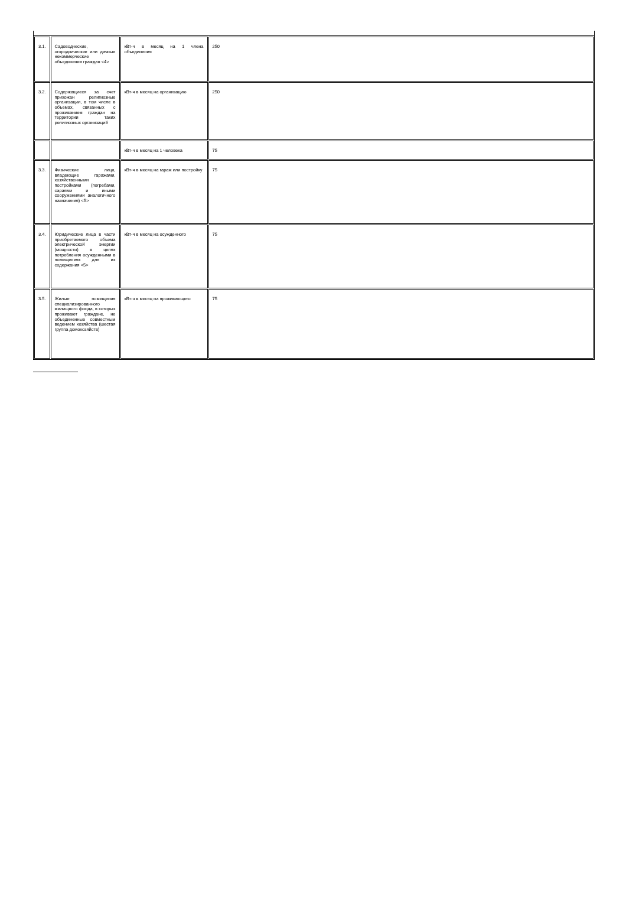| 3.1. | Садоводческие, огороднические или дачные некоммерческие объединения граждан <4> | кВт-ч в месяц на 1 члена объединения | 250 |
| 3.2. | Содержащиеся за счет прихожан религиозные организации, в том числе в объемах, связанных с проживанием граждан на территории таких религиозных организаций | кВт-ч в месяц на организацию | 250 |
| | | кВт-ч в месяц на 1 человека | 75 |
| 3.3. | Физические лица, владеющие гаражами, хозяйственными постройками (погребами, сараями и иными сооружениями аналогичного назначения) <5> | кВт-ч в месяц на гараж или постройку | 75 |
| 3.4. | Юридические лица в части приобретаемого объема электрической энергии (мощности) в целях потребления осужденными в помещениях для их содержания <5> | кВт-ч в месяц на осужденного | 75 |
| 3.5. | Жилые помещения специализированного жилищного фонда, в которых проживают граждане, не объединенные совместным ведением хозяйства (шестая группа домохозяйств) | кВт-ч в месяц на проживающего | 75 |